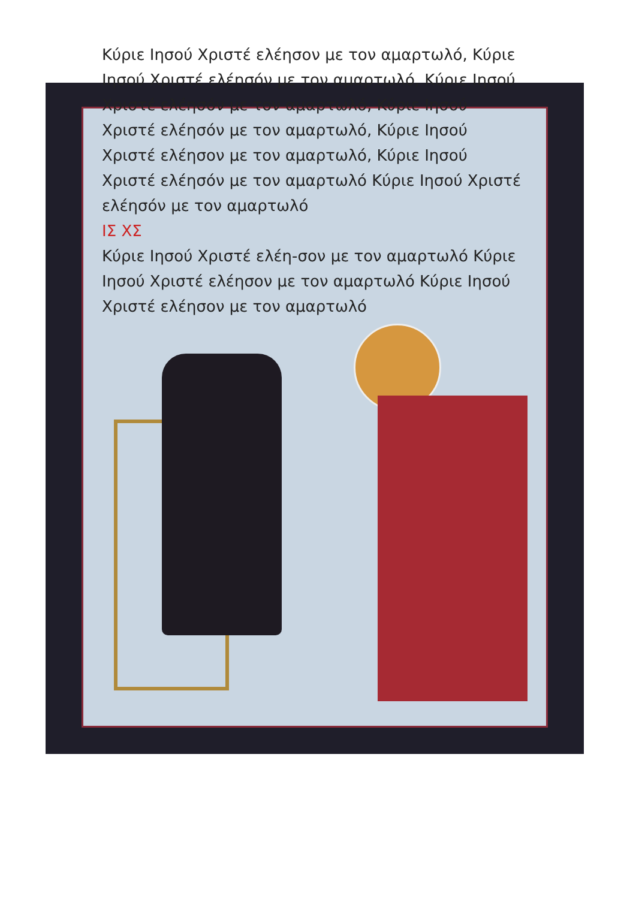Κύριε Ιησού Χριστέ ελέησον με τον αμαρτωλό, Κύριε Ιησού Χριστέ ελέησόν με τον αμαρτωλό, Κύριε Ιησού Χριστέ ελέησόν με τον αμαρτωλό, Κύριε Ιησού Χριστέ ελέησόν με τον αμαρτωλό, Κύριε Ιησού Χριστέ ελέησον με τον αμαρτωλό, Κύριε Ιησού Χριστέ ελέησόν με τον αμαρτωλό Κύριε Ιησού Χριστέ ελέησόν με τον αμαρτωλό
ΙΣ ΧΣ
Κύριε Ιησού Χριστέ ελέη-σον με τον αμαρτωλό Κύριε Ιησού Χριστέ ελέησον με τον αμαρτωλό Κύριε Ιησού Χριστέ ελέησον με τον αμαρτωλό